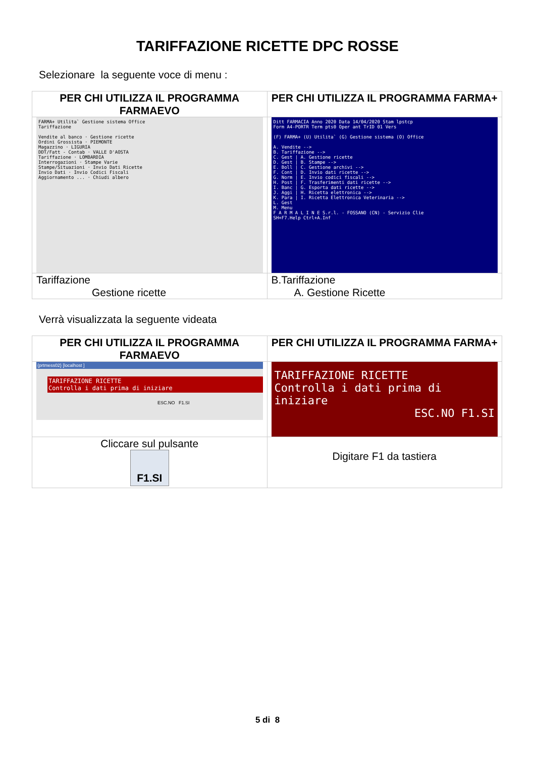TARIFFAZIONE RICETTE DPC ROSSE
Selezionare la seguente voce di menu :
| PER CHI UTILIZZA IL PROGRAMMA FARMAEVO | PER CHI UTILIZZA IL PROGRAMMA FARMA+ |
| FARMA+ Utilita` Gestione sistema Office Tariffazione Vendite al banco · Gestione ricette Ordini Grossista · PIEMONTE Magazzino · LIGURIA DDT/Fatt - Contab · VALLE D'AOSTA Tariffazione · LOMBARDIA Interrogazioni · Stampe Varie Stampe/Situazioni · Invio Dati Ricette Invio Dati · Invio Codici Fiscali Aggiornamento ... · Chiudi albero | Ditt FARMACIA Anno 2020 Data 14/04/2020 Stam lpstcp Form A4-PORTR Term pts0 Oper ant TrID 01 Vers (F) FARMA+ (U) Utilita` (G) Gestione sistema (O) Office A. Vendite --> B. Tariffazione --> C. Gest / A. Gestione ricette D. Gest / B. Stampe --> E. Boll / C. Gestione archivi --> F. Cont / D. Invio dati ricette --> G. Norm / E. Invio codici fiscali --> H. Post / F. Trasferimenti dati ricette --> I. Banc / G. Esporta dati ricette --> J. Aggi / H. Ricetta elettronica --> K. Para / I. Ricetta Elettronica Veterinaria --> L. Gest M. Menu F A R M A L I N E S.r.l. - FOSSANO (CN) - Servizio Clie SH+F7.Help Ctrl+A.Inf |
| Tariffazione Gestione ricette | B.Tariffazione A. Gestione Ricette |
Verrà visualizzata la seguente videata
| PER CHI UTILIZZA IL PROGRAMMA FARMAEVO | PER CHI UTILIZZA IL PROGRAMMA FARMA+ |
| {prtmess02} [localhost ] TARIFFAZIONE RICETTE Controlla i dati prima di iniziare ESC.NO F1.SI | TARIFFAZIONE RICETTE Controlla i dati prima di iniziare ESC.NO F1.SI |
| Cliccare sul pulsante F1.SI | Digitare F1 da tastiera |
5 di 8